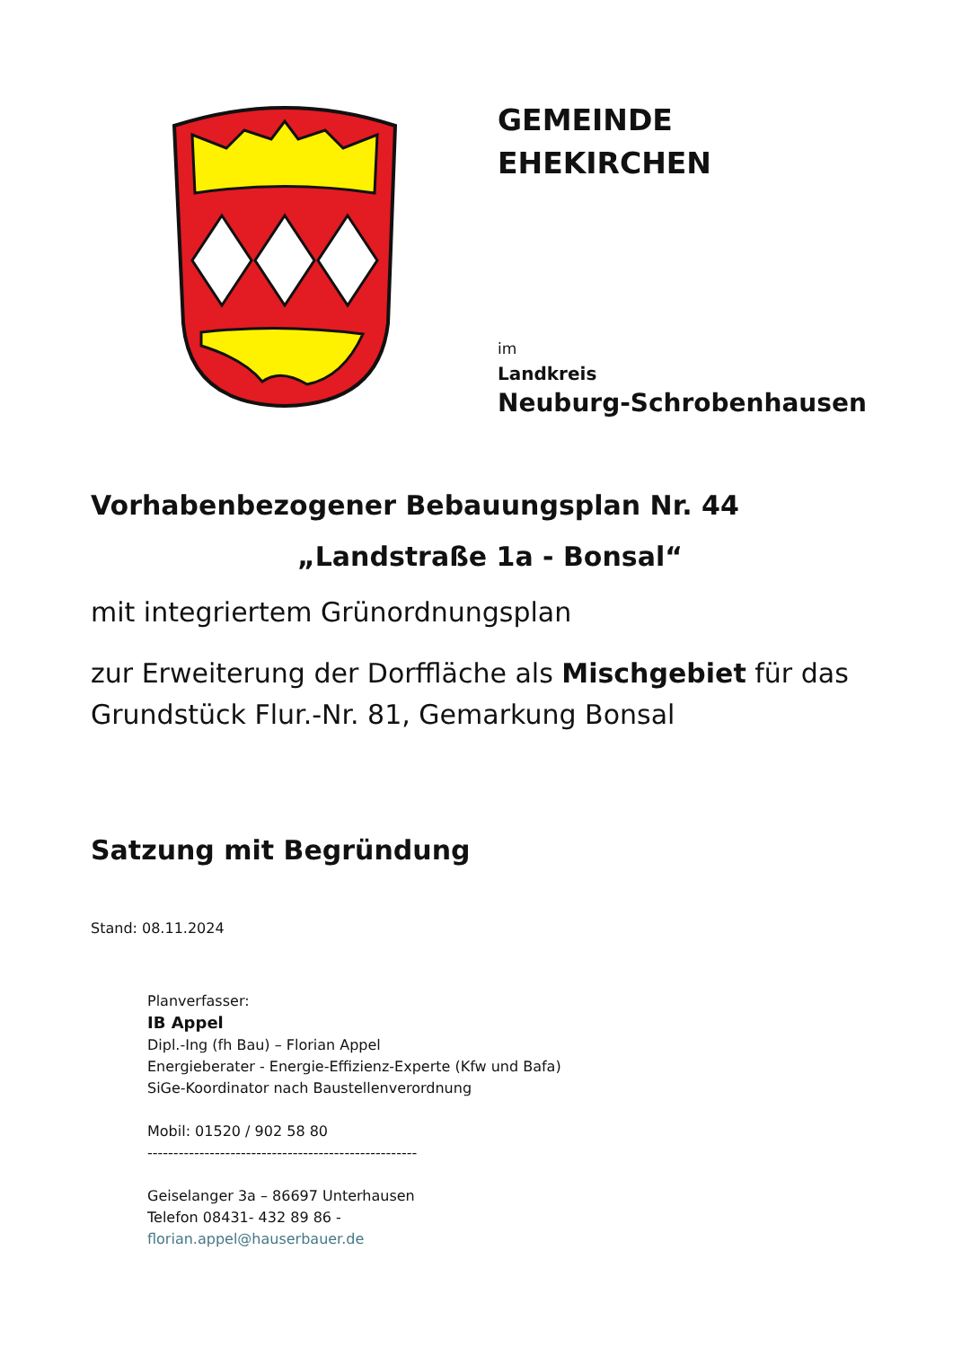GEMEINDE
EHEKIRCHEN
im
Landkreis
Neuburg-Schrobenhausen
Vorhabenbezogener Bebauungsplan Nr. 44
„Landstraße 1a - Bonsal“
mit integriertem Grünordnungsplan
zur Erweiterung der Dorffläche als Mischgebiet für das Grundstück Flur.-Nr. 81, Gemarkung Bonsal
Satzung mit Begründung
Stand: 08.11.2024
Planverfasser:
IB Appel
Dipl.-Ing (fh Bau) – Florian Appel
Energieberater - Energie-Effizienz-Experte (Kfw und Bafa)
SiGe-Koordinator nach Baustellenverordnung
Mobil: 01520 / 902 58 80
----------------------------------------------------
Geiselanger 3a – 86697 Unterhausen
Telefon 08431- 432 89 86 -
florian.appel@hauserbauer.de